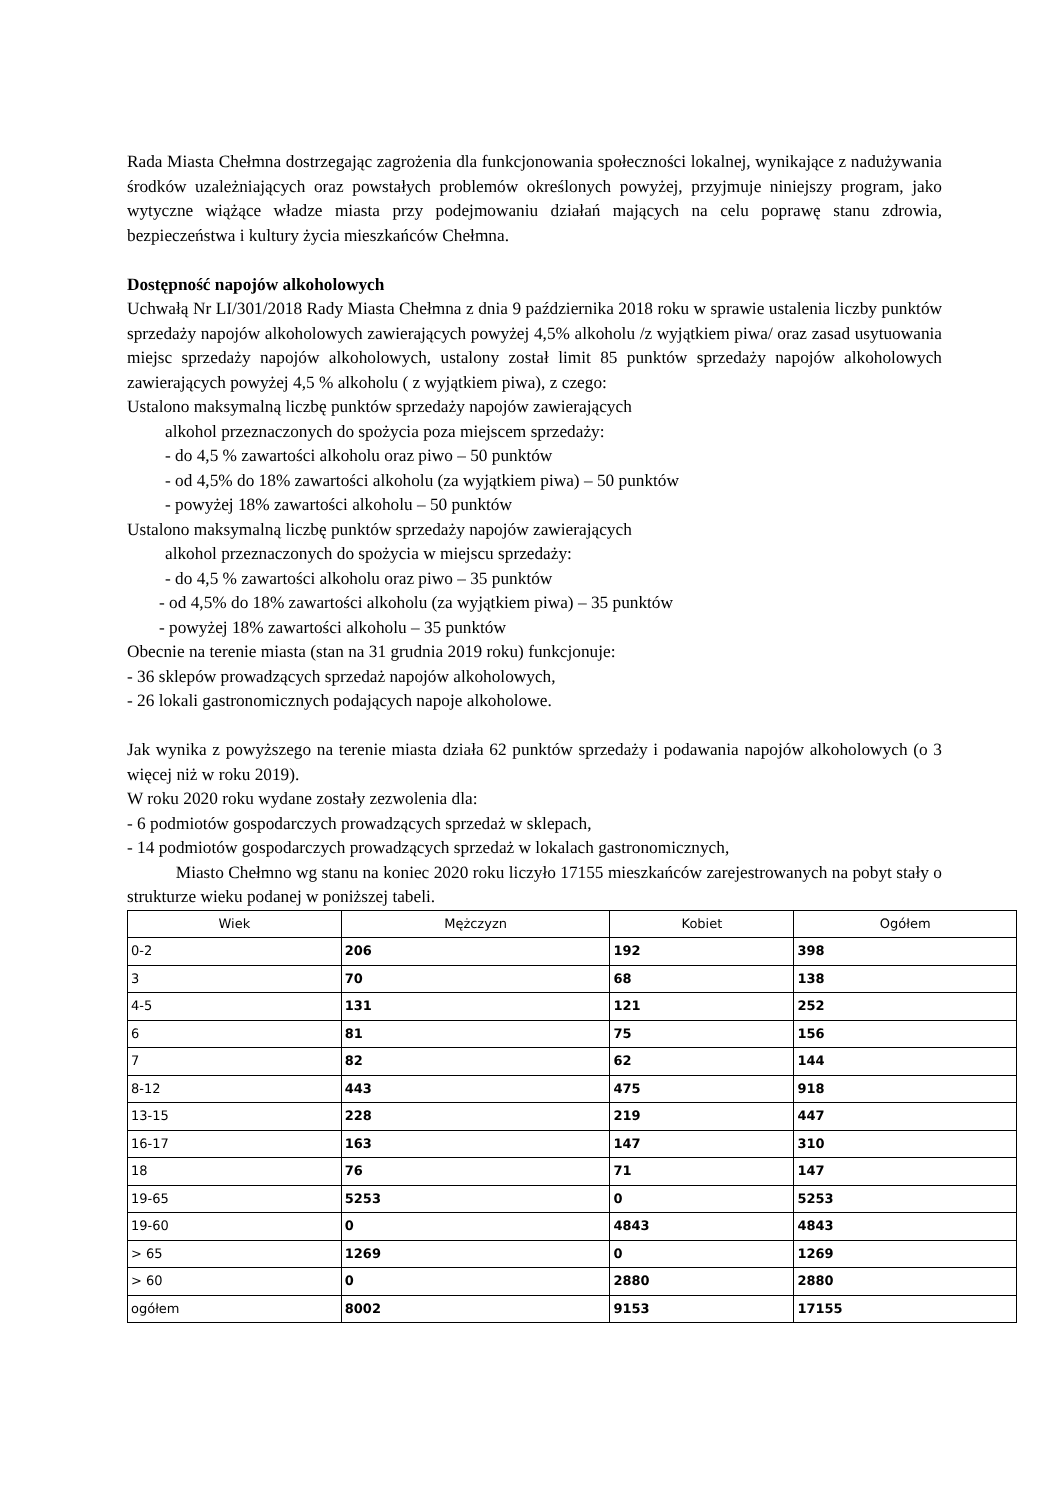Rada Miasta Chełmna dostrzegając zagrożenia dla funkcjonowania społeczności lokalnej, wynikające z nadużywania środków uzależniających oraz powstałych problemów określonych powyżej, przyjmuje niniejszy program, jako wytyczne wiążące władze miasta przy podejmowaniu działań mających na celu poprawę stanu zdrowia, bezpieczeństwa i kultury życia mieszkańców Chełmna.
Dostępność napojów alkoholowych
Uchwałą Nr LI/301/2018 Rady Miasta Chełmna z dnia 9 października 2018 roku w sprawie ustalenia liczby punktów sprzedaży napojów alkoholowych zawierających powyżej 4,5% alkoholu /z wyjątkiem piwa/ oraz zasad usytuowania miejsc sprzedaży napojów alkoholowych, ustalony został limit 85 punktów sprzedaży napojów alkoholowych zawierających powyżej 4,5 % alkoholu ( z wyjątkiem piwa), z czego:
Ustalono maksymalną liczbę punktów sprzedaży napojów zawierających
alkohol przeznaczonych do spożycia poza miejscem sprzedaży:
- do 4,5 % zawartości alkoholu oraz piwo – 50 punktów
- od 4,5% do 18% zawartości alkoholu (za wyjątkiem piwa) – 50 punktów
- powyżej 18% zawartości alkoholu – 50 punktów
Ustalono maksymalną liczbę punktów sprzedaży napojów zawierających
alkohol przeznaczonych do spożycia w miejscu sprzedaży:
- do 4,5 % zawartości alkoholu oraz piwo – 35 punktów
- od 4,5% do 18% zawartości alkoholu (za wyjątkiem piwa) – 35 punktów
- powyżej 18% zawartości alkoholu – 35 punktów
Obecnie na terenie miasta (stan na 31 grudnia 2019 roku) funkcjonuje:
- 36 sklepów prowadzących sprzedaż napojów alkoholowych,
- 26 lokali gastronomicznych podających napoje alkoholowe.
Jak wynika z powyższego na terenie miasta działa 62 punktów sprzedaży i podawania napojów alkoholowych (o 3 więcej niż w roku 2019).
W roku 2020 roku wydane zostały zezwolenia dla:
- 6 podmiotów gospodarczych prowadzących sprzedaż w sklepach,
- 14 podmiotów gospodarczych prowadzących sprzedaż w lokalach gastronomicznych,
Miasto Chełmno wg stanu na koniec 2020 roku liczyło 17155 mieszkańców zarejestrowanych na pobyt stały o strukturze wieku podanej w poniższej tabeli.
| Wiek | Mężczyzn | Kobiet | Ogółem |
| --- | --- | --- | --- |
| 0-2 | 206 | 192 | 398 |
| 3 | 70 | 68 | 138 |
| 4-5 | 131 | 121 | 252 |
| 6 | 81 | 75 | 156 |
| 7 | 82 | 62 | 144 |
| 8-12 | 443 | 475 | 918 |
| 13-15 | 228 | 219 | 447 |
| 16-17 | 163 | 147 | 310 |
| 18 | 76 | 71 | 147 |
| 19-65 | 5253 | 0 | 5253 |
| 19-60 | 0 | 4843 | 4843 |
| > 65 | 1269 | 0 | 1269 |
| > 60 | 0 | 2880 | 2880 |
| ogółem | 8002 | 9153 | 17155 |